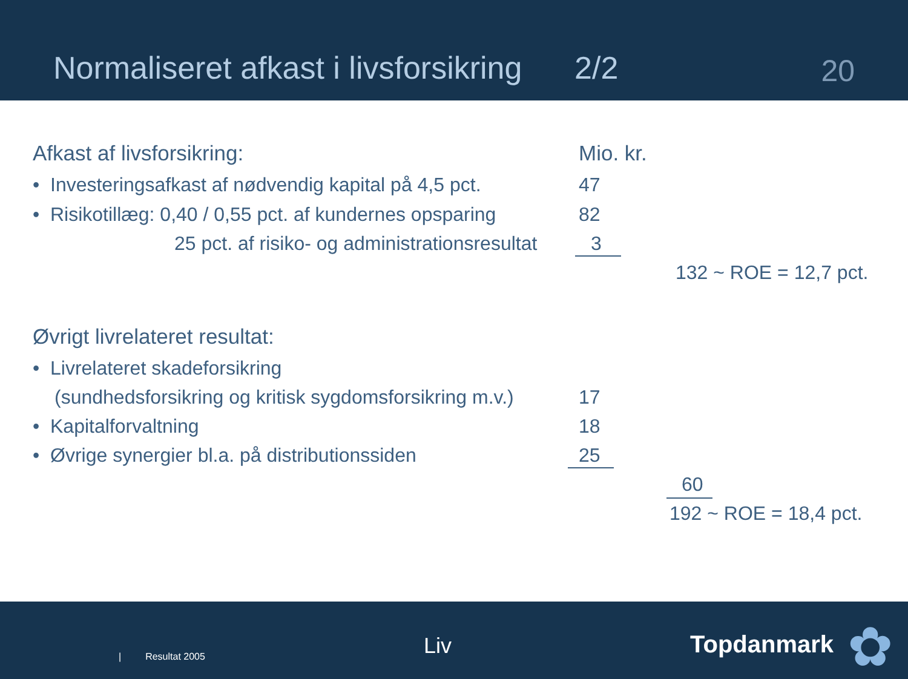Normaliseret afkast i livsforsikring 2/2
20
Afkast af livsforsikring: Mio. kr.
• Investeringsafkast af nødvendig kapital på 4,5 pct. 47
• Risikotillæg: 0,40 / 0,55 pct. af kundernes opsparing 82
25 pct. af risiko- og administrationsresultat 3
132 ~ ROE = 12,7 pct.
Øvrigt livrelateret resultat:
• Livrelateret skadeforsikring
(sundhedsforsikring og kritisk sygdomsforsikring m.v.) 17
• Kapitalforvaltning 18
• Øvrige synergier bl.a. på distributionssiden 25
60
192 ~ ROE = 18,4 pct.
| Resultat 2005 Liv Topdanmark ✿